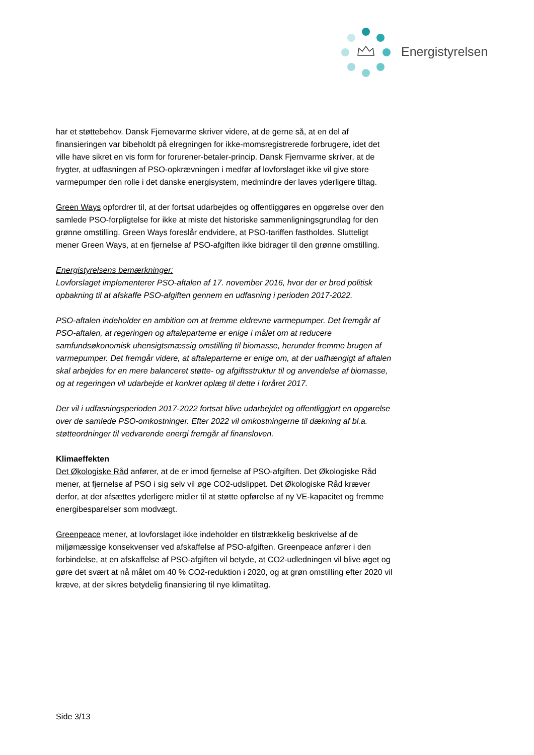Energistyrelsen
har et støttebehov. Dansk Fjernevarme skriver videre, at de gerne så, at en del af finansieringen var bibeholdt på elregningen for ikke-momsregistrerede forbrugere, idet det ville have sikret en vis form for forurener-betaler-princip. Dansk Fjernvarme skriver, at de frygter, at udfasningen af PSO-opkrævningen i medfør af lovforslaget ikke vil give store varmepumper den rolle i det danske energisystem, medmindre der laves yderligere tiltag.
Green Ways opfordrer til, at der fortsat udarbejdes og offentliggøres en opgørelse over den samlede PSO-forpligtelse for ikke at miste det historiske sammenligningsgrundlag for den grønne omstilling. Green Ways foreslår endvidere, at PSO-tariffen fastholdes. Slutteligt mener Green Ways, at en fjernelse af PSO-afgiften ikke bidrager til den grønne omstilling.
Energistyrelsens bemærkninger:
Lovforslaget implementerer PSO-aftalen af 17. november 2016, hvor der er bred politisk opbakning til at afskaffe PSO-afgiften gennem en udfasning i perioden 2017-2022.
PSO-aftalen indeholder en ambition om at fremme eldrevne varmepumper. Det fremgår af PSO-aftalen, at regeringen og aftaleparterne er enige i målet om at reducere samfundsøkonomisk uhensigtsmæssig omstilling til biomasse, herunder fremme brugen af varmepumper. Det fremgår videre, at aftaleparterne er enige om, at der uafhængigt af aftalen skal arbejdes for en mere balanceret støtte- og afgiftsstruktur til og anvendelse af biomasse, og at regeringen vil udarbejde et konkret oplæg til dette i foråret 2017.
Der vil i udfasningsperioden 2017-2022 fortsat blive udarbejdet og offentliggjort en opgørelse over de samlede PSO-omkostninger. Efter 2022 vil omkostningerne til dækning af bl.a. støtteordninger til vedvarende energi fremgår af finansloven.
Klimaeffekten
Det Økologiske Råd anfører, at de er imod fjernelse af PSO-afgiften. Det Økologiske Råd mener, at fjernelse af PSO i sig selv vil øge CO2-udslippet. Det Økologiske Råd kræver derfor, at der afsættes yderligere midler til at støtte opførelse af ny VE-kapacitet og fremme energibesparelser som modvægt.
Greenpeace mener, at lovforslaget ikke indeholder en tilstrækkelig beskrivelse af de miljømæssige konsekvenser ved afskaffelse af PSO-afgiften. Greenpeace anfører i den forbindelse, at en afskaffelse af PSO-afgiften vil betyde, at CO2-udledningen vil blive øget og gøre det svært at nå målet om 40 % CO2-reduktion i 2020, og at grøn omstilling efter 2020 vil kræve, at der sikres betydelig finansiering til nye klimatiltag.
Side 3/13